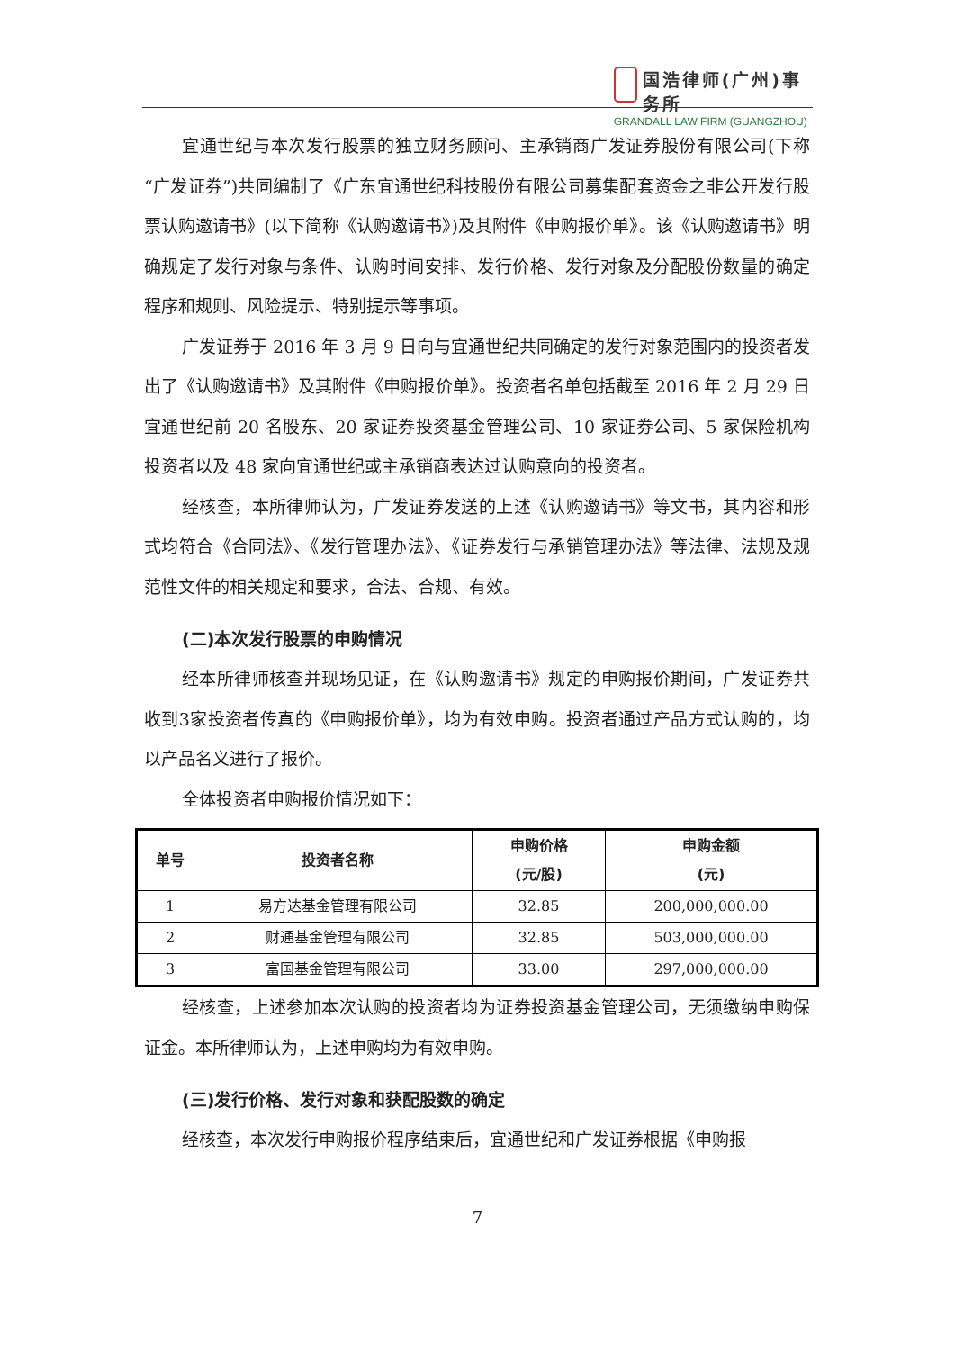国浩律师(广州)事务所
GRANDALL LAW FIRM (GUANGZHOU)
宜通世纪与本次发行股票的独立财务顾问、主承销商广发证券股份有限公司(下称“广发证券”)共同编制了《广东宜通世纪科技股份有限公司募集配套资金之非公开发行股票认购邀请书》(以下简称《认购邀请书》)及其附件《申购报价单》。该《认购邀请书》明确规定了发行对象与条件、认购时间安排、发行价格、发行对象及分配股份数量的确定程序和规则、风险提示、特别提示等事项。
广发证券于 2016 年 3 月 9 日向与宜通世纪共同确定的发行对象范围内的投资者发出了《认购邀请书》及其附件《申购报价单》。投资者名单包括截至 2016 年 2 月 29 日宜通世纪前 20 名股东、20 家证券投资基金管理公司、10 家证券公司、5 家保险机构投资者以及 48 家向宜通世纪或主承销商表达过认购意向的投资者。
经核查，本所律师认为，广发证券发送的上述《认购邀请书》等文书，其内容和形式均符合《合同法》、《发行管理办法》、《证券发行与承销管理办法》等法律、法规及规范性文件的相关规定和要求，合法、合规、有效。
(二)本次发行股票的申购情况
经本所律师核查并现场见证，在《认购邀请书》规定的申购报价期间，广发证券共收到3家投资者传真的《申购报价单》，均为有效申购。投资者通过产品方式认购的，均以产品名义进行了报价。
全体投资者申购报价情况如下：
| 单号 | 投资者名称 | 申购价格 (元/股) | 申购金额 (元) |
| --- | --- | --- | --- |
| 1 | 易方达基金管理有限公司 | 32.85 | 200,000,000.00 |
| 2 | 财通基金管理有限公司 | 32.85 | 503,000,000.00 |
| 3 | 富国基金管理有限公司 | 33.00 | 297,000,000.00 |
经核查，上述参加本次认购的投资者均为证券投资基金管理公司，无须缴纳申购保证金。本所律师认为，上述申购均为有效申购。
(三)发行价格、发行对象和获配股数的确定
经核查，本次发行申购报价程序结束后，宜通世纪和广发证券根据《申购报
7